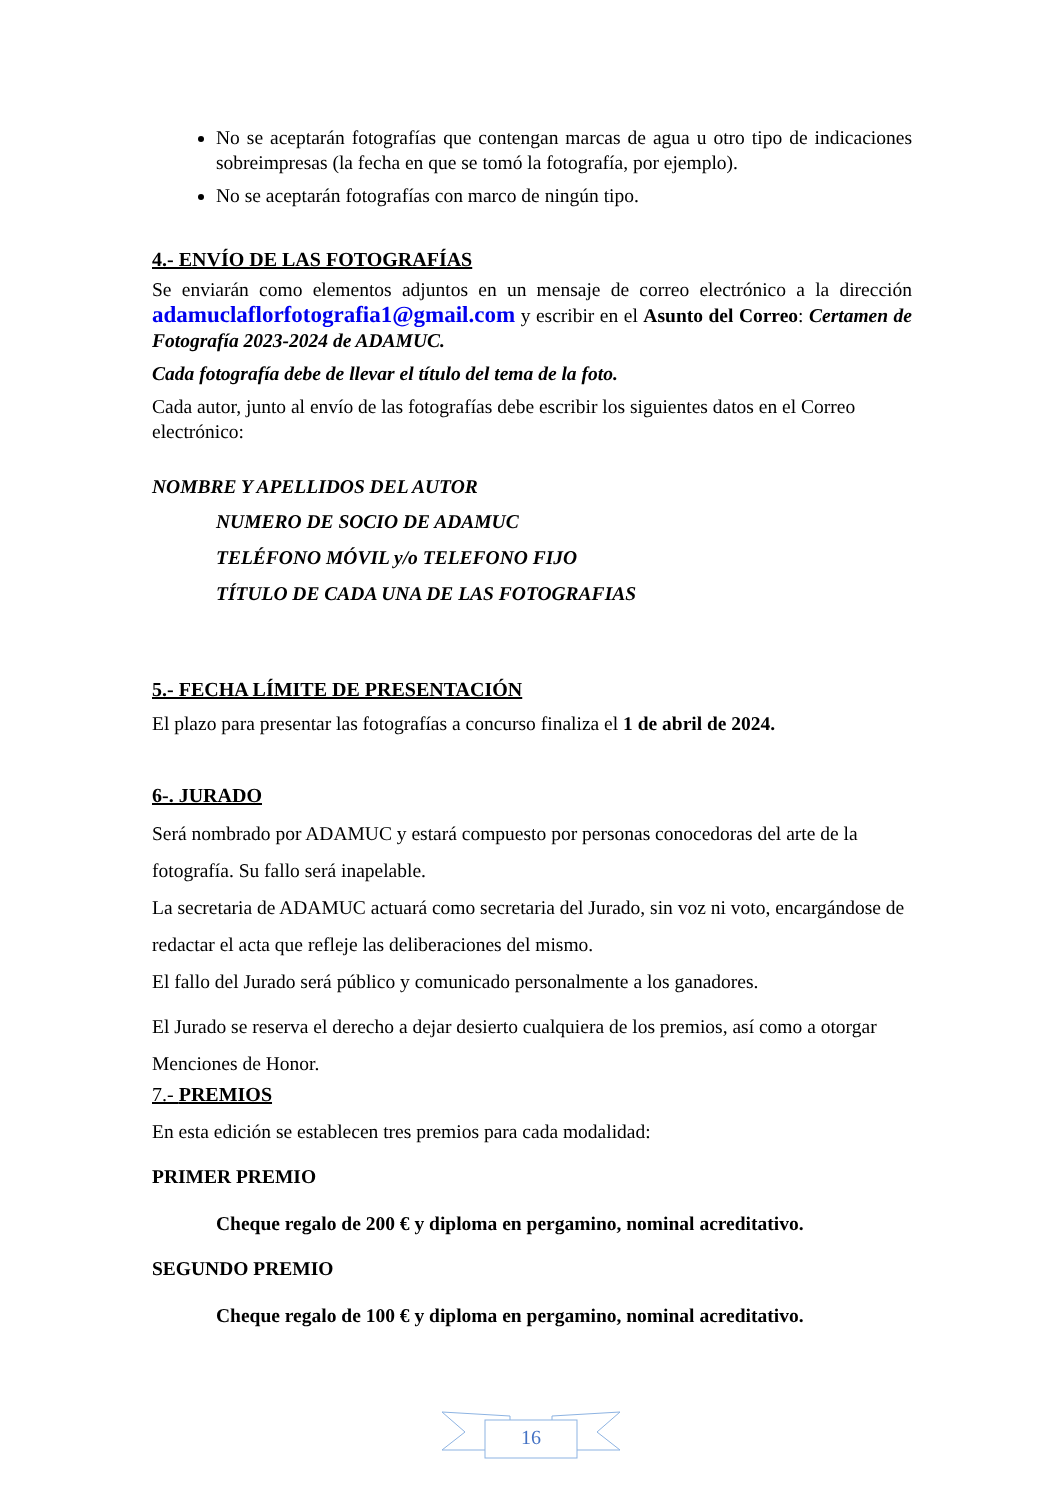No se aceptarán fotografías que contengan marcas de agua u otro tipo de indicaciones sobreimpresas (la fecha en que se tomó la fotografía, por ejemplo).
No se aceptarán fotografías con marco de ningún tipo.
4.- ENVÍO DE LAS FOTOGRAFÍAS
Se enviarán como elementos adjuntos en un mensaje de correo electrónico a la dirección adamuclaflorfotografia1@gmail.com y escribir en el Asunto del Correo: Certamen de Fotografía 2023-2024 de ADAMUC.
Cada fotografía debe de llevar el título del tema de la foto.
Cada autor, junto al envío de las fotografías debe escribir los siguientes datos en el Correo electrónico:
NOMBRE Y APELLIDOS DEL AUTOR
NUMERO DE SOCIO DE ADAMUC
TELÉFONO MÓVIL y/o TELEFONO FIJO
TÍTULO DE CADA UNA DE LAS FOTOGRAFIAS
5.- FECHA LÍMITE DE PRESENTACIÓN
El plazo para presentar las fotografías a concurso finaliza el 1 de abril de 2024.
6-. JURADO
Será nombrado por ADAMUC y estará compuesto por personas conocedoras del arte de la fotografía. Su fallo será inapelable.
La secretaria de ADAMUC actuará como secretaria del Jurado, sin voz ni voto, encargándose de redactar el acta que refleje las deliberaciones del mismo.
El fallo del Jurado será público y comunicado personalmente a los ganadores.
El Jurado se reserva el derecho a dejar desierto cualquiera de los premios, así como a otorgar Menciones de Honor.
7.- PREMIOS
En esta edición se establecen tres premios para cada modalidad:
PRIMER PREMIO
Cheque regalo de 200 € y diploma en pergamino, nominal acreditativo.
SEGUNDO PREMIO
Cheque regalo de 100 € y diploma en pergamino, nominal acreditativo.
16